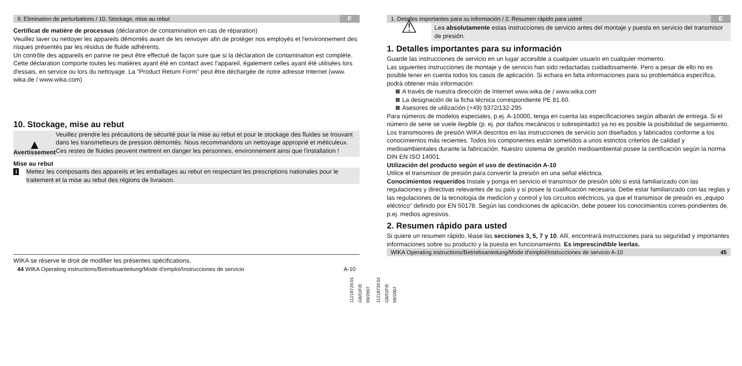9. Elimination de perturbations / 10. Stockage, mise au rebut F
Certificat de matière de processus (déclaration de contamination en cas de réparation)
Veuillez laver ou nettoyer les appareils démontés avant de les renvoyer afin de protéger nos employés et l'environnement des risques présentés par les résidus de fluide adhérents.
Un contrôle des appareils en panne ne peut être effectué de façon sure que si la déclaration de contamination est complète. Cette déclaration comporte toutes les matières ayant été en contact avec l'appareil, également celles ayant été utilisées lors d'essais, en service ou lors du nettoyage. La "Product Return Form" peut être déchargée de notre adresse Internet (www. wika.de / www.wika.com)
10. Stockage, mise au rebut
▲
Avertissement
Veuillez prendre les précautions de sécurité pour la mise au rebut et pour le stockage des fluides se trouvant dans les transmetteurs de pression démontés. Nous recommandons un nettoyage approprié et méticuleux. Ces restes de fluides peuvent mettrent en danger les personnes, environnement ainsi que l'installation !
Mise au rebut
i Mettez les composants des appareils et les emballages au rebut en respectant les prescriptions nationales pour le traitement et la mise au rebut des régions de livraison.
WIKA se réserve le droit de modifier les présentes spécifications.
44 WIKA Operating instructions/Betriebsanleitung/Mode d'emploi/Instrucciones de servicio A-10
11218720.01 GB/D/F/E 09/2007
1. Detalles importantes para su información / 2. Resumen rápido para usted E
⚠
Lea absolutamente estas instrucciones de servicio antes del montaje y puesta en servicio del transmisor de presión.
1. Detalles importantes para su información
Guarde las instrucciones de servicio en un lugar accesible a cualquier usuario en cualquier momento.
Las siguientes instrucciones de montaje y de servicio han sido redactadas cuidadosamente. Pero a pesar de ello no es posible tener en cuenta todos los casos de aplicación. Si echara en falta informaciones para su problemática específica, podrá obtener más información:
A través de nuestra dirección de Internet www.wika.de / www.wika.com
La designación de la ficha técnica correspondiente PE 81.60.
Asesores de utilización (+49) 9372/132-295
Para números de modelos especiales, p.ej. A-10000, tenga en cuenta las especificaciones según albarán de entrega. Si el número de serie se vuele ilegible (p. ej. por daños mecánicos o sobrepintado) ya no es posible la posibilidad de seguimiento.
Los transmisores de presión WIKA descritos en las instrucciones de servicio son diseñados y fabricados conforme a los conocimientos más recientes. Todos los componentes están sometidos a unos estrictos criterios de calidad y medioambientales durante la fabricación. Nuestro sistema de gestión medioambiental posee la certificación según la norma DIN EN ISO 14001.
Utilización del producto según el uso de destinación A-10
Utilice el transmisor de presión para convertir la presión en una señal eléctrica.
Conocimientos requeridos Instale y ponga en servicio el transmisor de presión sólo si está familiarizado con las regulaciones y directivas relevantes de su país y si posee la cualificación necesaria. Debe estar familiarizado con las reglas y las regulaciones de la tecnologia de medicíon y control y los circuitos eléctricos, ya que el transmisor de presión es „equipo eléctrico“ definido por EN 50178. Según las condiciones de aplicación, debe poseer los conocimientos corres-pondientes de, p.ej. medios agresivos.
2. Resumen rápido para usted
Si quiere un resumen rápido, léase las secciones 3, 5, 7 y 10. Allí, encontrará instrucciones para su seguridad y importantes informaciones sobre su producto y la puesta en funcionamiento. Es imprescindible leerlas.
WIKA Operating instructions/Betriebsanleitung/Mode d'emploi/Instrucciones de servicio A-10 45
11218720.01 GB/D/F/E 09/2007